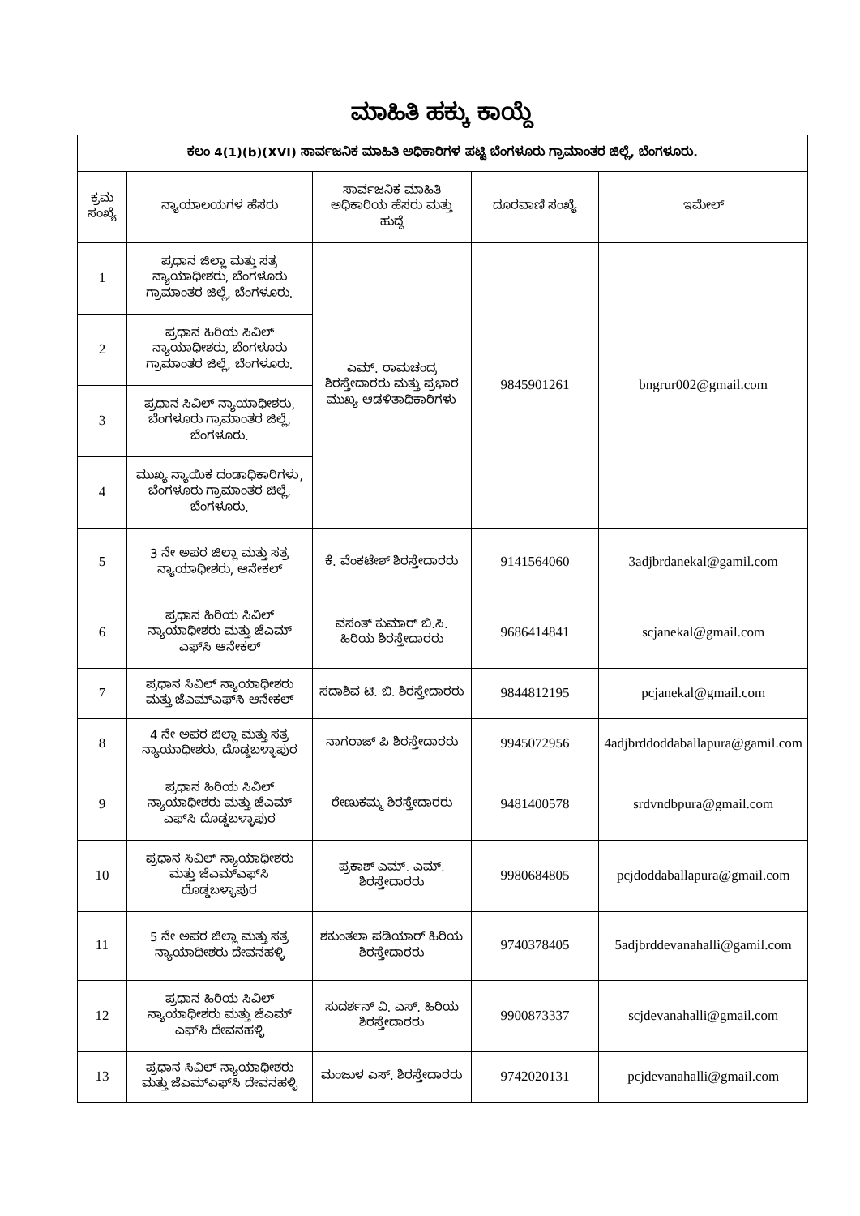ಮಾಹಿತಿ ಹಕ್ಕು ಕಾಯ್ದೆ
| ಕಲಂ 4(1)(b)(XVI) ಸಾರ್ವಜನಿಕ ಮಾಹಿತಿ ಅಧಿಕಾರಿಗಳ ಪಟ್ಟಿ ಬೆಂಗಳೂರು ಗ್ರಾಮಾಂತರ ಜಿಲ್ಲೆ, ಬೆಂಗಳೂರು. | | | | |
| --- | --- | --- | --- | --- |
| ಕ್ರಮ ಸಂಖ್ಯೆ | ನ್ಯಾಯಾಲಯಗಳ ಹೆಸರು | ಸಾರ್ವಜನಿಕ ಮಾಹಿತಿ ಅಧಿಕಾರಿಯ ಹೆಸರು ಮತ್ತು ಹುದ್ದೆ | ದೂರವಾಣಿ ಸಂಖ್ಯೆ | ಇಮೇಲ್ |
| 1 | ಪ್ರಧಾನ ಜಿಲ್ಲಾ ಮತ್ತು ಸತ್ರ ನ್ಯಾಯಾಧೀಶರು, ಬೆಂಗಳೂರು ಗ್ರಾಮಾಂತರ ಜಿಲ್ಲೆ, ಬೆಂಗಳೂರು. | ಎಮ್. ರಾಮಚಂದ್ರ ಶಿರಸ್ತೇದಾರರು ಮತ್ತು ಪ್ರಭಾರ ಮುಖ್ಯ ಆಡಳಿತಾಧಿಕಾರಿಗಳು | 9845901261 | bngrur002@gmail.com |
| 2 | ಪ್ರಧಾನ ಹಿರಿಯ ಸಿವಿಲ್ ನ್ಯಾಯಾಧೀಶರು, ಬೆಂಗಳೂರು ಗ್ರಾಮಾಂತರ ಜಿಲ್ಲೆ, ಬೆಂಗಳೂರು. | | | |
| 3 | ಪ್ರಧಾನ ಸಿವಿಲ್ ನ್ಯಾಯಾಧೀಶರು, ಬೆಂಗಳೂರು ಗ್ರಾಮಾಂತರ ಜಿಲ್ಲೆ, ಬೆಂಗಳೂರು. | | | |
| 4 | ಮುಖ್ಯ ನ್ಯಾಯಿಕ ದಂಡಾಧಿಕಾರಿಗಳು, ಬೆಂಗಳೂರು ಗ್ರಾಮಾಂತರ ಜಿಲ್ಲೆ, ಬೆಂಗಳೂರು. | | | |
| 5 | 3 ನೇ ಅಪರ ಜಿಲ್ಲಾ ಮತ್ತು ಸತ್ರ ನ್ಯಾಯಾಧೀಶರು, ಆನೇಕಲ್ | ಕೆ. ವೆಂಕಟೇಶ್ ಶಿರಸ್ತೇದಾರರು | 9141564060 | 3adjbrdanekal@gamil.com |
| 6 | ಪ್ರಧಾನ ಹಿರಿಯ ಸಿವಿಲ್ ನ್ಯಾಯಾಧೀಶರು ಮತ್ತು ಜೆಎಮ್ ಎಫ್‌ಸಿ ಆನೇಕಲ್ | ವಸಂತ್ ಕುಮಾರ್ ಬಿ.ಸಿ. ಹಿರಿಯ ಶಿರಸ್ತೇದಾರರು | 9686414841 | scjanekal@gmail.com |
| 7 | ಪ್ರಧಾನ ಸಿವಿಲ್ ನ್ಯಾಯಾಧೀಶರು ಮತ್ತು ಜೆಎಮ್ಎಫ್‌ಸಿ ಆನೇಕಲ್ | ಸದಾಶಿವ ಟಿ. ಬಿ. ಶಿರಸ್ತೇದಾರರು | 9844812195 | pcjanekal@gmail.com |
| 8 | 4 ನೇ ಅಪರ ಜಿಲ್ಲಾ ಮತ್ತು ಸತ್ರ ನ್ಯಾಯಾಧೀಶರು, ದೊಡ್ಡಬಳ್ಳಾಪುರ | ನಾಗರಾಜ್ ಪಿ ಶಿರಸ್ತೇದಾರರು | 9945072956 | 4adjbrddoddaballapura@gamil.com |
| 9 | ಪ್ರಧಾನ ಹಿರಿಯ ಸಿವಿಲ್ ನ್ಯಾಯಾಧೀಶರು ಮತ್ತು ಜೆಎಮ್ ಎಫ್‌ಸಿ ದೊಡ್ಡಬಳ್ಳಾಪುರ | ರೇಣುಕಮ್ಮ ಶಿರಸ್ತೇದಾರರು | 9481400578 | srdvndbpura@gmail.com |
| 10 | ಪ್ರಧಾನ ಸಿವಿಲ್ ನ್ಯಾಯಾಧೀಶರು ಮತ್ತು ಜೆಎಮ್ಎಫ್‌ಸಿ ದೊಡ್ಡಬಳ್ಳಾಪುರ | ಪ್ರಕಾಶ್ ಎಮ್. ಎಮ್. ಶಿರಸ್ತೇದಾರರು | 9980684805 | pcjdoddaballapura@gmail.com |
| 11 | 5 ನೇ ಅಪರ ಜಿಲ್ಲಾ ಮತ್ತು ಸತ್ರ ನ್ಯಾಯಾಧೀಶರು ದೇವನಹಳ್ಳಿ | ಶಕುಂತಲಾ ಪಡಿಯಾರ್ ಹಿರಿಯ ಶಿರಸ್ತೇದಾರರು | 9740378405 | 5adjbrddevanahalli@gamil.com |
| 12 | ಪ್ರಧಾನ ಹಿರಿಯ ಸಿವಿಲ್ ನ್ಯಾಯಾಧೀಶರು ಮತ್ತು ಜೆಎಮ್ ಎಫ್‌ಸಿ ದೇವನಹಳ್ಳಿ | ಸುದರ್ಶನ್ ವಿ. ಎಸ್. ಹಿರಿಯ ಶಿರಸ್ತೇದಾರರು | 9900873337 | scjdevanahalli@gmail.com |
| 13 | ಪ್ರಧಾನ ಸಿವಿಲ್ ನ್ಯಾಯಾಧೀಶರು ಮತ್ತು ಜೆಎಮ್ಎಫ್‌ಸಿ ದೇವನಹಳ್ಳಿ | ಮಂಜುಳ ಎಸ್. ಶಿರಸ್ತೇದಾರರು | 9742020131 | pcjdevanahalli@gmail.com |